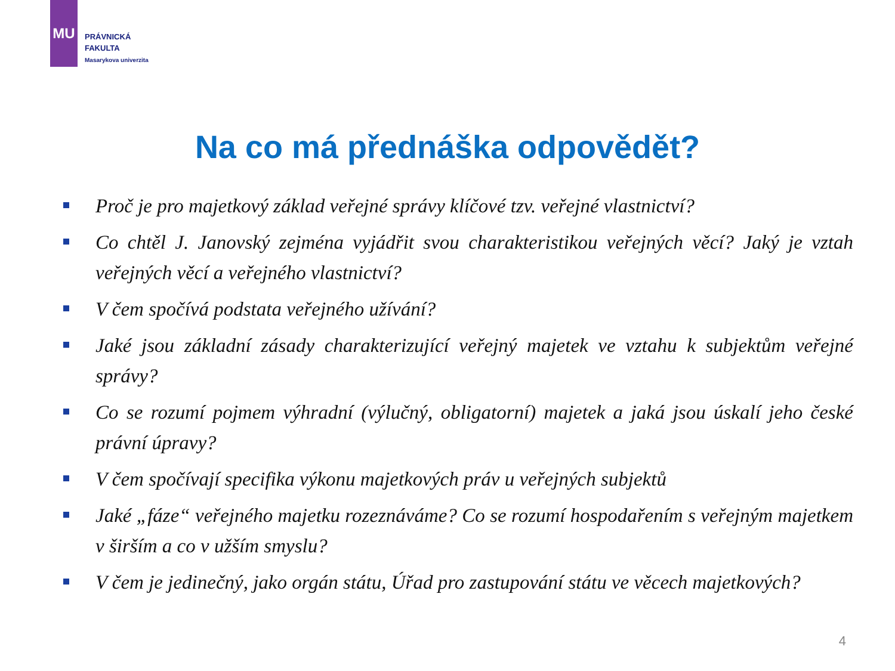MU
PRÁVNICKÁ
FAKULTA
Masarykova univerzita
Na co má přednáška odpovědět?
Proč je pro majetkový základ veřejné správy klíčové tzv. veřejné vlastnictví?
Co chtěl J. Janovský zejména vyjádřit svou charakteristikou veřejných věcí? Jaký je vztah veřejných věcí a veřejného vlastnictví?
V čem spočívá podstata veřejného užívání?
Jaké jsou základní zásady charakterizující veřejný majetek ve vztahu k subjektům veřejné správy?
Co se rozumí pojmem výhradní (výlučný, obligatorní) majetek a jaká jsou úskalí jeho české právní úpravy?
V čem spočívají specifika výkonu majetkových práv u veřejných subjektů
Jaké „fáze“ veřejného majetku rozeznáváme? Co se rozumí hospodařením s veřejným majetkem v širším a co v užším smyslu?
V čem je jedinečný, jako orgán státu, Úřad pro zastupování státu ve věcech majetkových?
4